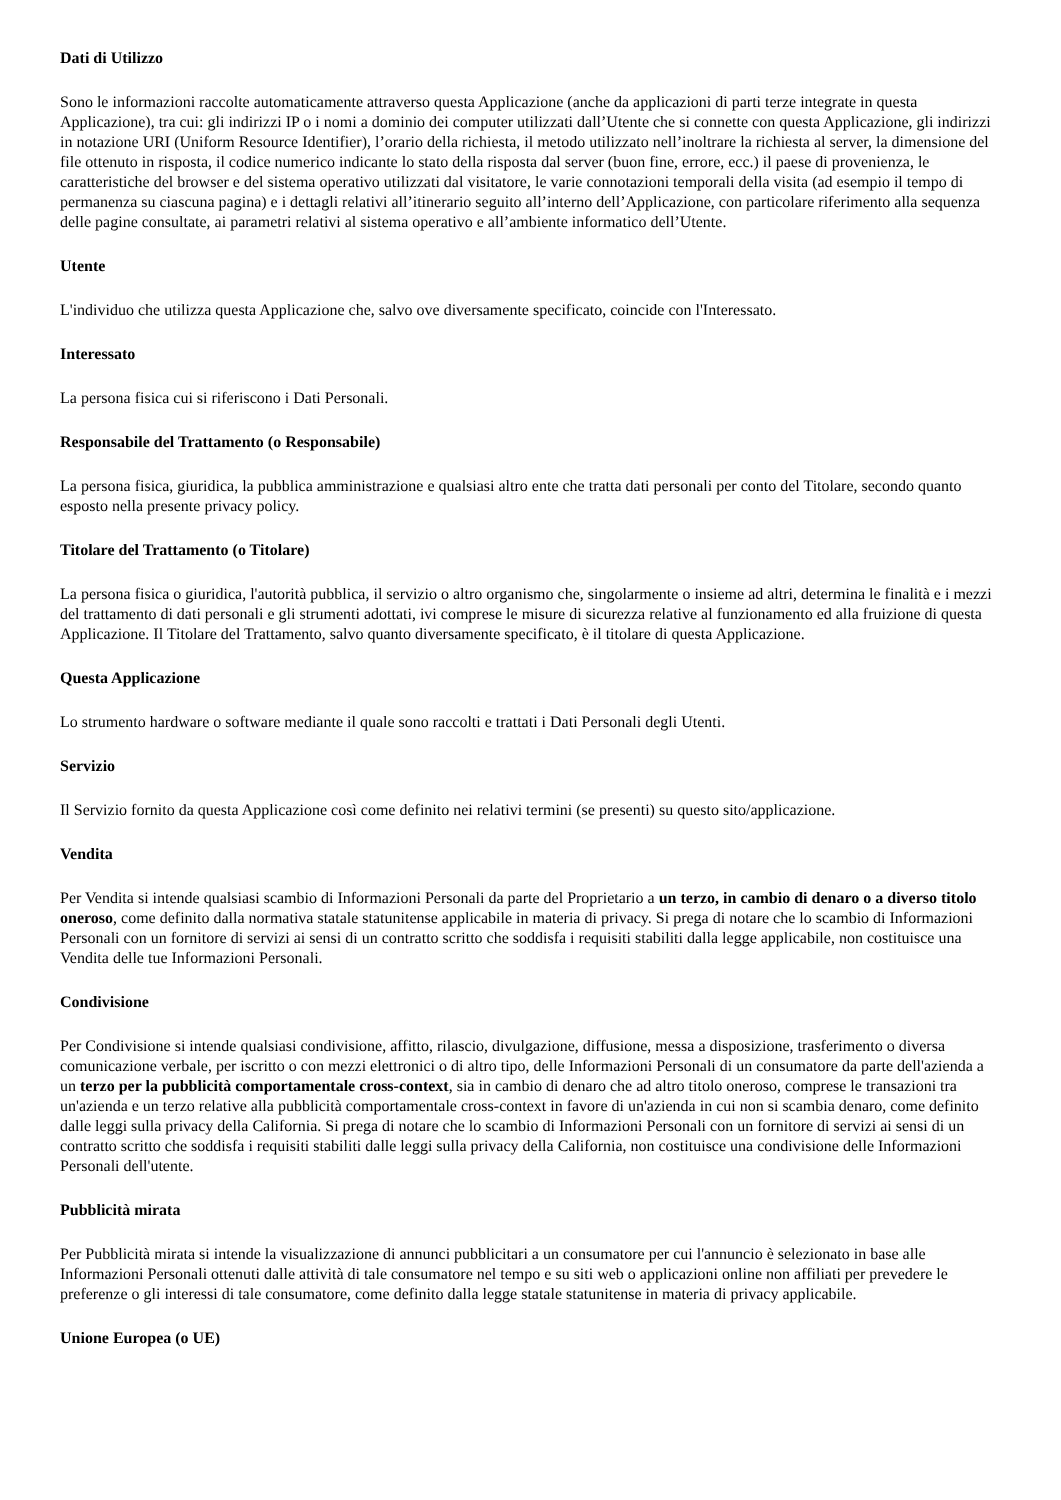Dati di Utilizzo
Sono le informazioni raccolte automaticamente attraverso questa Applicazione (anche da applicazioni di parti terze integrate in questa Applicazione), tra cui: gli indirizzi IP o i nomi a dominio dei computer utilizzati dall’Utente che si connette con questa Applicazione, gli indirizzi in notazione URI (Uniform Resource Identifier), l’orario della richiesta, il metodo utilizzato nell’inoltrare la richiesta al server, la dimensione del file ottenuto in risposta, il codice numerico indicante lo stato della risposta dal server (buon fine, errore, ecc.) il paese di provenienza, le caratteristiche del browser e del sistema operativo utilizzati dal visitatore, le varie connotazioni temporali della visita (ad esempio il tempo di permanenza su ciascuna pagina) e i dettagli relativi all’itinerario seguito all’interno dell’Applicazione, con particolare riferimento alla sequenza delle pagine consultate, ai parametri relativi al sistema operativo e all’ambiente informatico dell’Utente.
Utente
L'individuo che utilizza questa Applicazione che, salvo ove diversamente specificato, coincide con l'Interessato.
Interessato
La persona fisica cui si riferiscono i Dati Personali.
Responsabile del Trattamento (o Responsabile)
La persona fisica, giuridica, la pubblica amministrazione e qualsiasi altro ente che tratta dati personali per conto del Titolare, secondo quanto esposto nella presente privacy policy.
Titolare del Trattamento (o Titolare)
La persona fisica o giuridica, l'autorità pubblica, il servizio o altro organismo che, singolarmente o insieme ad altri, determina le finalità e i mezzi del trattamento di dati personali e gli strumenti adottati, ivi comprese le misure di sicurezza relative al funzionamento ed alla fruizione di questa Applicazione. Il Titolare del Trattamento, salvo quanto diversamente specificato, è il titolare di questa Applicazione.
Questa Applicazione
Lo strumento hardware o software mediante il quale sono raccolti e trattati i Dati Personali degli Utenti.
Servizio
Il Servizio fornito da questa Applicazione così come definito nei relativi termini (se presenti) su questo sito/applicazione.
Vendita
Per Vendita si intende qualsiasi scambio di Informazioni Personali da parte del Proprietario a un terzo, in cambio di denaro o a diverso titolo oneroso, come definito dalla normativa statale statunitense applicabile in materia di privacy. Si prega di notare che lo scambio di Informazioni Personali con un fornitore di servizi ai sensi di un contratto scritto che soddisfa i requisiti stabiliti dalla legge applicabile, non costituisce una Vendita delle tue Informazioni Personali.
Condivisione
Per Condivisione si intende qualsiasi condivisione, affitto, rilascio, divulgazione, diffusione, messa a disposizione, trasferimento o diversa comunicazione verbale, per iscritto o con mezzi elettronici o di altro tipo, delle Informazioni Personali di un consumatore da parte dell'azienda a un terzo per la pubblicità comportamentale cross-context, sia in cambio di denaro che ad altro titolo oneroso, comprese le transazioni tra un'azienda e un terzo relative alla pubblicità comportamentale cross-context in favore di un'azienda in cui non si scambia denaro, come definito dalle leggi sulla privacy della California. Si prega di notare che lo scambio di Informazioni Personali con un fornitore di servizi ai sensi di un contratto scritto che soddisfa i requisiti stabiliti dalle leggi sulla privacy della California, non costituisce una condivisione delle Informazioni Personali dell'utente.
Pubblicità mirata
Per Pubblicità mirata si intende la visualizzazione di annunci pubblicitari a un consumatore per cui l'annuncio è selezionato in base alle Informazioni Personali ottenuti dalle attività di tale consumatore nel tempo e su siti web o applicazioni online non affiliati per prevedere le preferenze o gli interessi di tale consumatore, come definito dalla legge statale statunitense in materia di privacy applicabile.
Unione Europea (o UE)